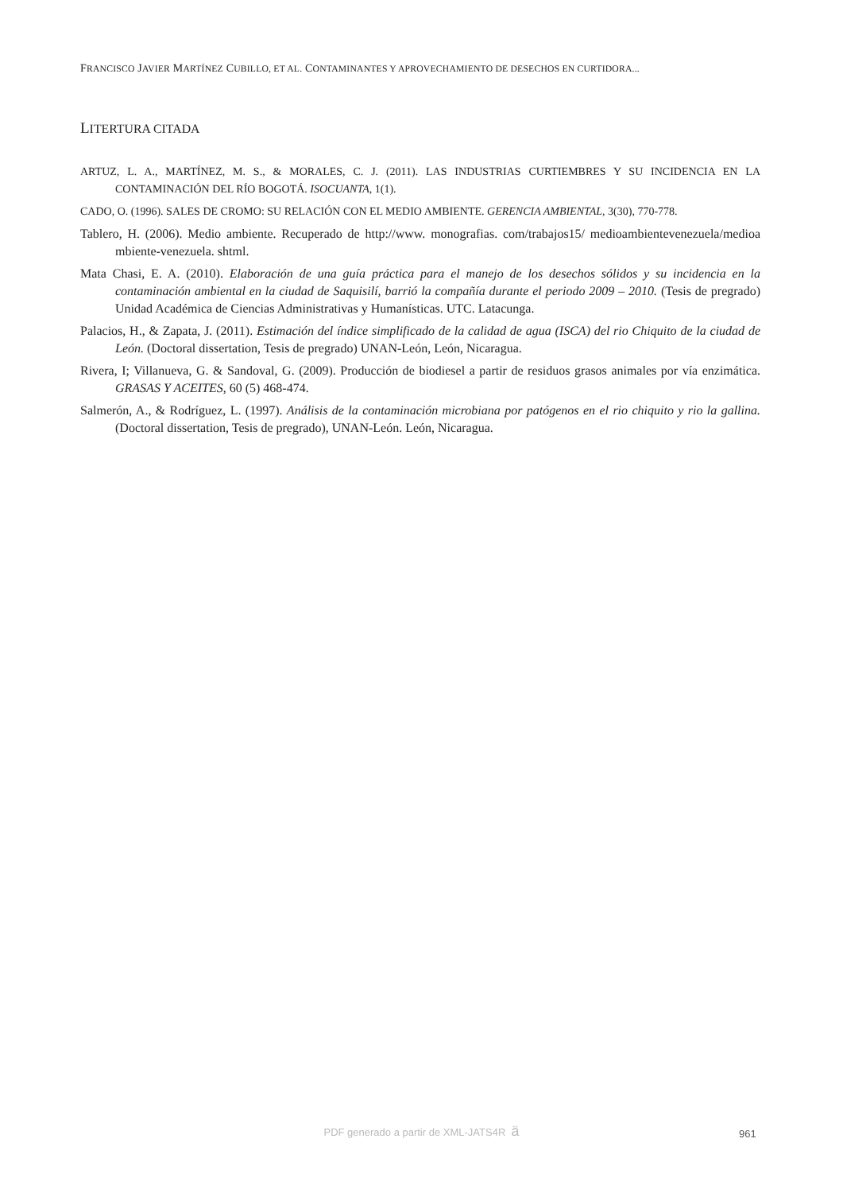FRANCISCO JAVIER MARTÍNEZ CUBILLO, ET AL. CONTAMINANTES Y APROVECHAMIENTO DE DESECHOS EN CURTIDORA...
LITERTURA CITADA
ARTUZ, L. A., MARTÍNEZ, M. S., & MORALES, C. J. (2011). LAS INDUSTRIAS CURTIEMBRES Y SU INCIDENCIA EN LA CONTAMINACIÓN DEL RÍO BOGOTÁ. ISOCUANTA, 1(1).
CADO, O. (1996). SALES DE CROMO: SU RELACIÓN CON EL MEDIO AMBIENTE. GERENCIA AMBIENTAL, 3(30), 770-778.
Tablero, H. (2006). Medio ambiente. Recuperado de http://www. monografias. com/trabajos15/ medioambientevenezuela/medioa mbiente-venezuela. shtml.
Mata Chasi, E. A. (2010). Elaboración de una guía práctica para el manejo de los desechos sólidos y su incidencia en la contaminación ambiental en la ciudad de Saquisilí, barrió la compañía durante el periodo 2009 – 2010. (Tesis de pregrado) Unidad Académica de Ciencias Administrativas y Humanísticas. UTC. Latacunga.
Palacios, H., & Zapata, J. (2011). Estimación del índice simplificado de la calidad de agua (ISCA) del rio Chiquito de la ciudad de León. (Doctoral dissertation, Tesis de pregrado) UNAN-León, León, Nicaragua.
Rivera, I; Villanueva, G. & Sandoval, G. (2009). Producción de biodiesel a partir de residuos grasos animales por vía enzimática. GRASAS Y ACEITES, 60 (5) 468-474.
Salmerón, A., & Rodríguez, L. (1997). Análisis de la contaminación microbiana por patógenos en el rio chiquito y rio la gallina. (Doctoral dissertation, Tesis de pregrado), UNAN-León. León, Nicaragua.
PDF generado a partir de XML-JATS4R ä 961